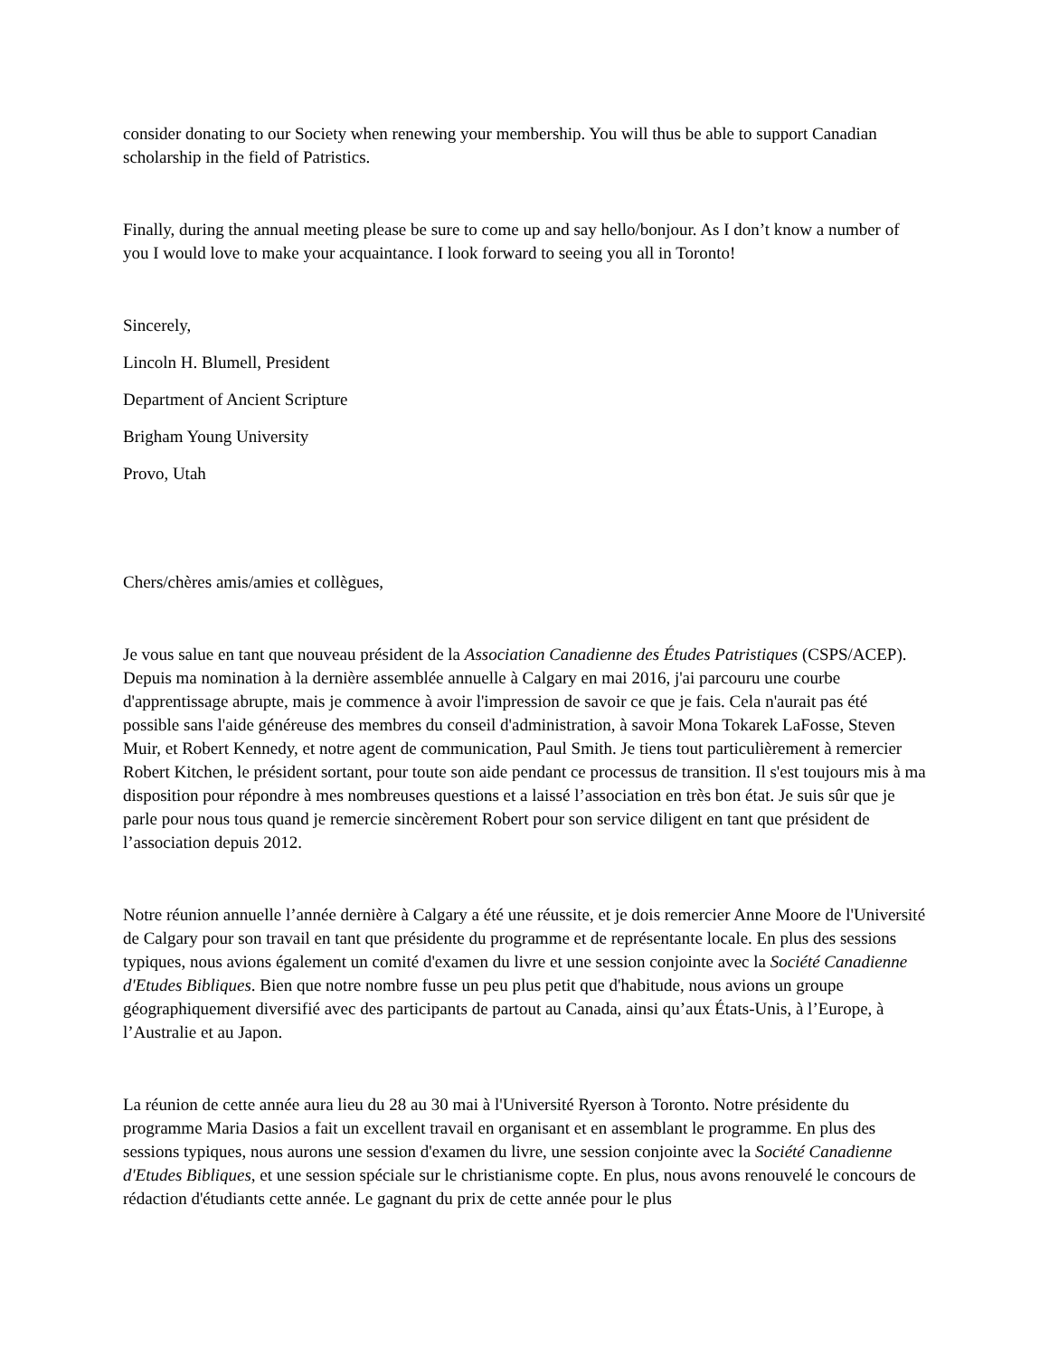consider donating to our Society when renewing your membership. You will thus be able to support Canadian scholarship in the field of Patristics.
Finally, during the annual meeting please be sure to come up and say hello/bonjour. As I don’t know a number of you I would love to make your acquaintance. I look forward to seeing you all in Toronto!
Sincerely,
Lincoln H. Blumell, President
Department of Ancient Scripture
Brigham Young University
Provo, Utah
Chers/chères amis/amies et collègues,
Je vous salue en tant que nouveau président de la Association Canadienne des Études Patristiques (CSPS/ACEP). Depuis ma nomination à la dernière assemblée annuelle à Calgary en mai 2016, j'ai parcouru une courbe d'apprentissage abrupte, mais je commence à avoir l'impression de savoir ce que je fais. Cela n'aurait pas été possible sans l'aide généreuse des membres du conseil d'administration, à savoir Mona Tokarek LaFosse, Steven Muir, et Robert Kennedy, et notre agent de communication, Paul Smith. Je tiens tout particulièrement à remercier Robert Kitchen, le président sortant, pour toute son aide pendant ce processus de transition. Il s'est toujours mis à ma disposition pour répondre à mes nombreuses questions et a laissé l’association en très bon état. Je suis sûr que je parle pour nous tous quand je remercie sincèrement Robert pour son service diligent en tant que président de l’association depuis 2012.
Notre réunion annuelle l’année dernière à Calgary a été une réussite, et je dois remercier Anne Moore de l'Université de Calgary pour son travail en tant que présidente du programme et de représentante locale. En plus des sessions typiques, nous avions également un comité d'examen du livre et une session conjointe avec la Société Canadienne d'Etudes Bibliques. Bien que notre nombre fusse un peu plus petit que d'habitude, nous avions un groupe géographiquement diversifié avec des participants de partout au Canada, ainsi qu’aux États-Unis, à l’Europe, à l’Australie et au Japon.
La réunion de cette année aura lieu du 28 au 30 mai à l'Université Ryerson à Toronto. Notre présidente du programme Maria Dasios a fait un excellent travail en organisant et en assemblant le programme. En plus des sessions typiques, nous aurons une session d'examen du livre, une session conjointe avec la Société Canadienne d'Etudes Bibliques, et une session spéciale sur le christianisme copte. En plus, nous avons renouvelé le concours de rédaction d'étudiants cette année. Le gagnant du prix de cette année pour le plus